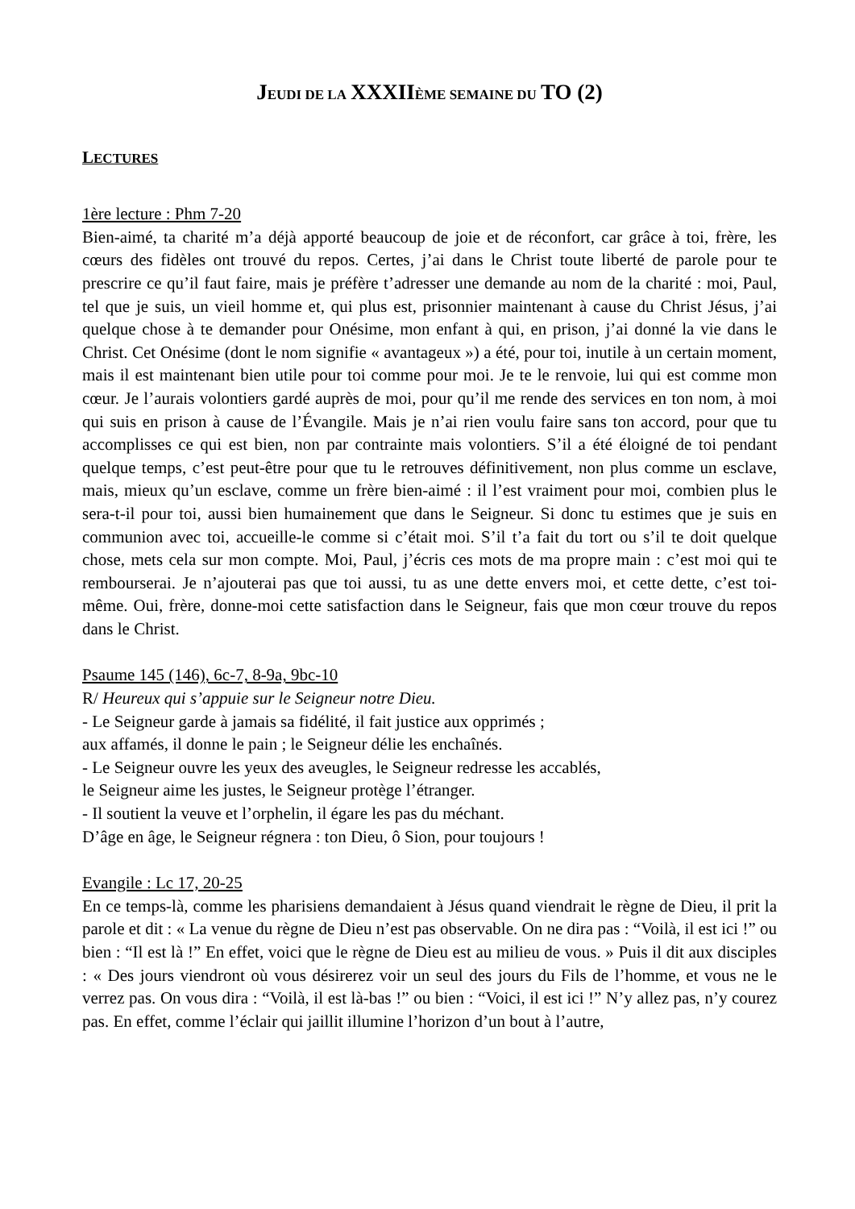JEUDI DE LA XXXII ÈME SEMAINE DU TO (2)
LECTURES
1ère lecture : Phm 7-20
Bien-aimé, ta charité m’a déjà apporté beaucoup de joie et de réconfort, car grâce à toi, frère, les cœurs des fidèles ont trouvé du repos. Certes, j’ai dans le Christ toute liberté de parole pour te prescrire ce qu’il faut faire, mais je préfère t’adresser une demande au nom de la charité : moi, Paul, tel que je suis, un vieil homme et, qui plus est, prisonnier maintenant à cause du Christ Jésus, j’ai quelque chose à te demander pour Onésime, mon enfant à qui, en prison, j’ai donné la vie dans le Christ. Cet Onésime (dont le nom signifie « avantageux ») a été, pour toi, inutile à un certain moment, mais il est maintenant bien utile pour toi comme pour moi. Je te le renvoie, lui qui est comme mon cœur. Je l’aurais volontiers gardé auprès de moi, pour qu’il me rende des services en ton nom, à moi qui suis en prison à cause de l’Évangile. Mais je n’ai rien voulu faire sans ton accord, pour que tu accomplisses ce qui est bien, non par contrainte mais volontiers. S’il a été éloigné de toi pendant quelque temps, c’est peut-être pour que tu le retrouves définitivement, non plus comme un esclave, mais, mieux qu’un esclave, comme un frère bien-aimé : il l’est vraiment pour moi, combien plus le sera-t-il pour toi, aussi bien humainement que dans le Seigneur. Si donc tu estimes que je suis en communion avec toi, accueille-le comme si c’était moi. S’il t’a fait du tort ou s’il te doit quelque chose, mets cela sur mon compte. Moi, Paul, j’écris ces mots de ma propre main : c’est moi qui te rembourserai. Je n’ajouterai pas que toi aussi, tu as une dette envers moi, et cette dette, c’est toi-même. Oui, frère, donne-moi cette satisfaction dans le Seigneur, fais que mon cœur trouve du repos dans le Christ.
Psaume 145 (146), 6c-7, 8-9a, 9bc-10
R/ Heureux qui s’appuie sur le Seigneur notre Dieu.
- Le Seigneur garde à jamais sa fidélité, il fait justice aux opprimés ;
aux affamés, il donne le pain ; le Seigneur délie les enchaînés.
- Le Seigneur ouvre les yeux des aveugles, le Seigneur redresse les accablés,
le Seigneur aime les justes, le Seigneur protège l’étranger.
- Il soutient la veuve et l’orphelin, il égare les pas du méchant.
D’âge en âge, le Seigneur régnera : ton Dieu, ô Sion, pour toujours !
Evangile : Lc 17, 20-25
En ce temps-là, comme les pharisiens demandaient à Jésus quand viendrait le règne de Dieu, il prit la parole et dit : « La venue du règne de Dieu n’est pas observable. On ne dira pas : “Voilà, il est ici !” ou bien : “Il est là !” En effet, voici que le règne de Dieu est au milieu de vous. » Puis il dit aux disciples : « Des jours viendront où vous désirerez voir un seul des jours du Fils de l’homme, et vous ne le verrez pas. On vous dira : “Voilà, il est là-bas !” ou bien : “Voici, il est ici !” N’y allez pas, n’y courez pas. En effet, comme l’éclair qui jaillit illumine l’horizon d’un bout à l’autre,